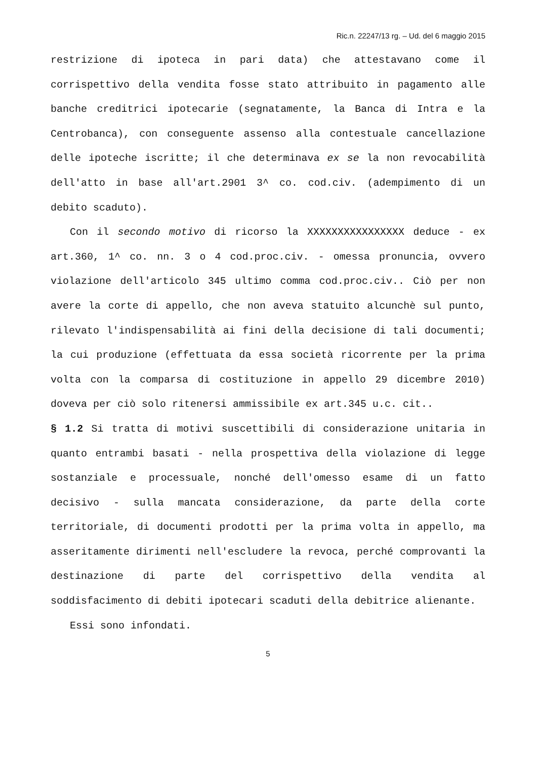Ric.n. 22247/13 rg. – Ud. del 6 maggio 2015
restrizione di ipoteca in pari data) che attestavano come il corrispettivo della vendita fosse stato attribuito in pagamento alle banche creditrici ipotecarie (segnatamente, la Banca di Intra e la Centrobanca), con conseguente assenso alla contestuale cancellazione delle ipoteche iscritte; il che determinava ex se la non revocabilità dell'atto in base all'art.2901 3^ co. cod.civ. (adempimento di un debito scaduto).
Con il secondo motivo di ricorso la XXXXXXXXXXXXXXXX deduce - ex art.360, 1^ co. nn. 3 o 4 cod.proc.civ. - omessa pronuncia, ovvero violazione dell'articolo 345 ultimo comma cod.proc.civ.. Ciò per non avere la corte di appello, che non aveva statuito alcunchè sul punto, rilevato l'indispensabilità ai fini della decisione di tali documenti; la cui produzione (effettuata da essa società ricorrente per la prima volta con la comparsa di costituzione in appello 29 dicembre 2010) doveva per ciò solo ritenersi ammissibile ex art.345 u.c. cit..
§ 1.2 Si tratta di motivi suscettibili di considerazione unitaria in quanto entrambi basati - nella prospettiva della violazione di legge sostanziale e processuale, nonché dell'omesso esame di un fatto decisivo - sulla mancata considerazione, da parte della corte territoriale, di documenti prodotti per la prima volta in appello, ma asseritamente dirimenti nell'escludere la revoca, perché comprovanti la destinazione di parte del corrispettivo della vendita al soddisfacimento di debiti ipotecari scaduti della debitrice alienante.
Essi sono infondati.
5